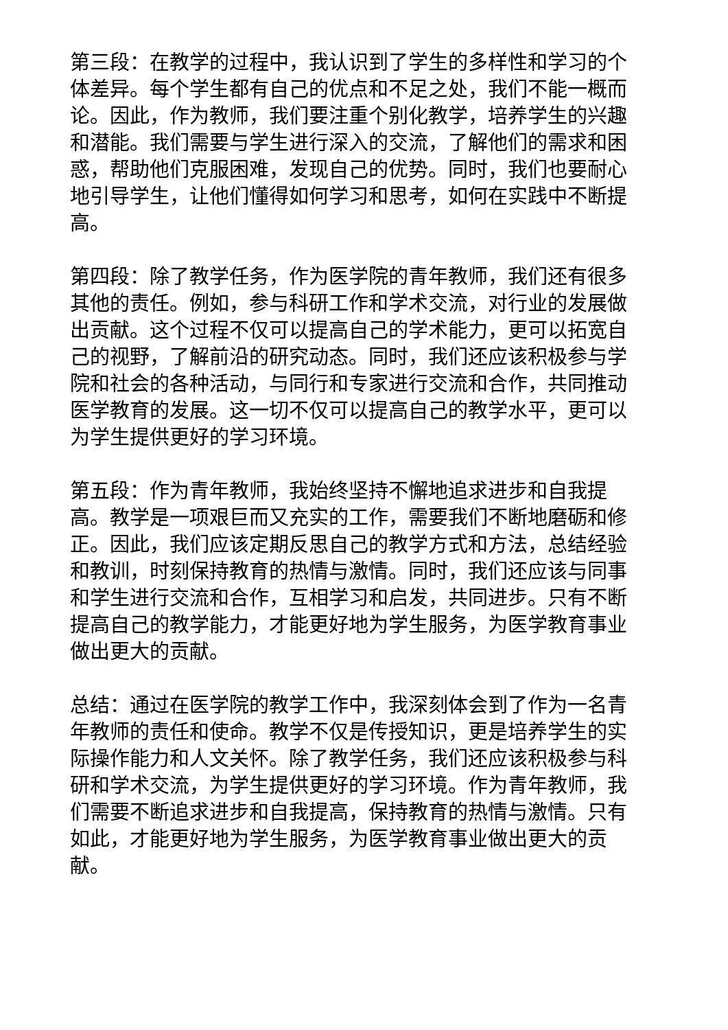第三段：在教学的过程中，我认识到了学生的多样性和学习的个体差异。每个学生都有自己的优点和不足之处，我们不能一概而论。因此，作为教师，我们要注重个别化教学，培养学生的兴趣和潜能。我们需要与学生进行深入的交流，了解他们的需求和困惑，帮助他们克服困难，发现自己的优势。同时，我们也要耐心地引导学生，让他们懂得如何学习和思考，如何在实践中不断提高。
第四段：除了教学任务，作为医学院的青年教师，我们还有很多其他的责任。例如，参与科研工作和学术交流，对行业的发展做出贡献。这个过程不仅可以提高自己的学术能力，更可以拓宽自己的视野，了解前沿的研究动态。同时，我们还应该积极参与学院和社会的各种活动，与同行和专家进行交流和合作，共同推动医学教育的发展。这一切不仅可以提高自己的教学水平，更可以为学生提供更好的学习环境。
第五段：作为青年教师，我始终坚持不懈地追求进步和自我提高。教学是一项艰巨而又充实的工作，需要我们不断地磨砺和修正。因此，我们应该定期反思自己的教学方式和方法，总结经验和教训，时刻保持教育的热情与激情。同时，我们还应该与同事和学生进行交流和合作，互相学习和启发，共同进步。只有不断提高自己的教学能力，才能更好地为学生服务，为医学教育事业做出更大的贡献。
总结：通过在医学院的教学工作中，我深刻体会到了作为一名青年教师的责任和使命。教学不仅是传授知识，更是培养学生的实际操作能力和人文关怀。除了教学任务，我们还应该积极参与科研和学术交流，为学生提供更好的学习环境。作为青年教师，我们需要不断追求进步和自我提高，保持教育的热情与激情。只有如此，才能更好地为学生服务，为医学教育事业做出更大的贡献。